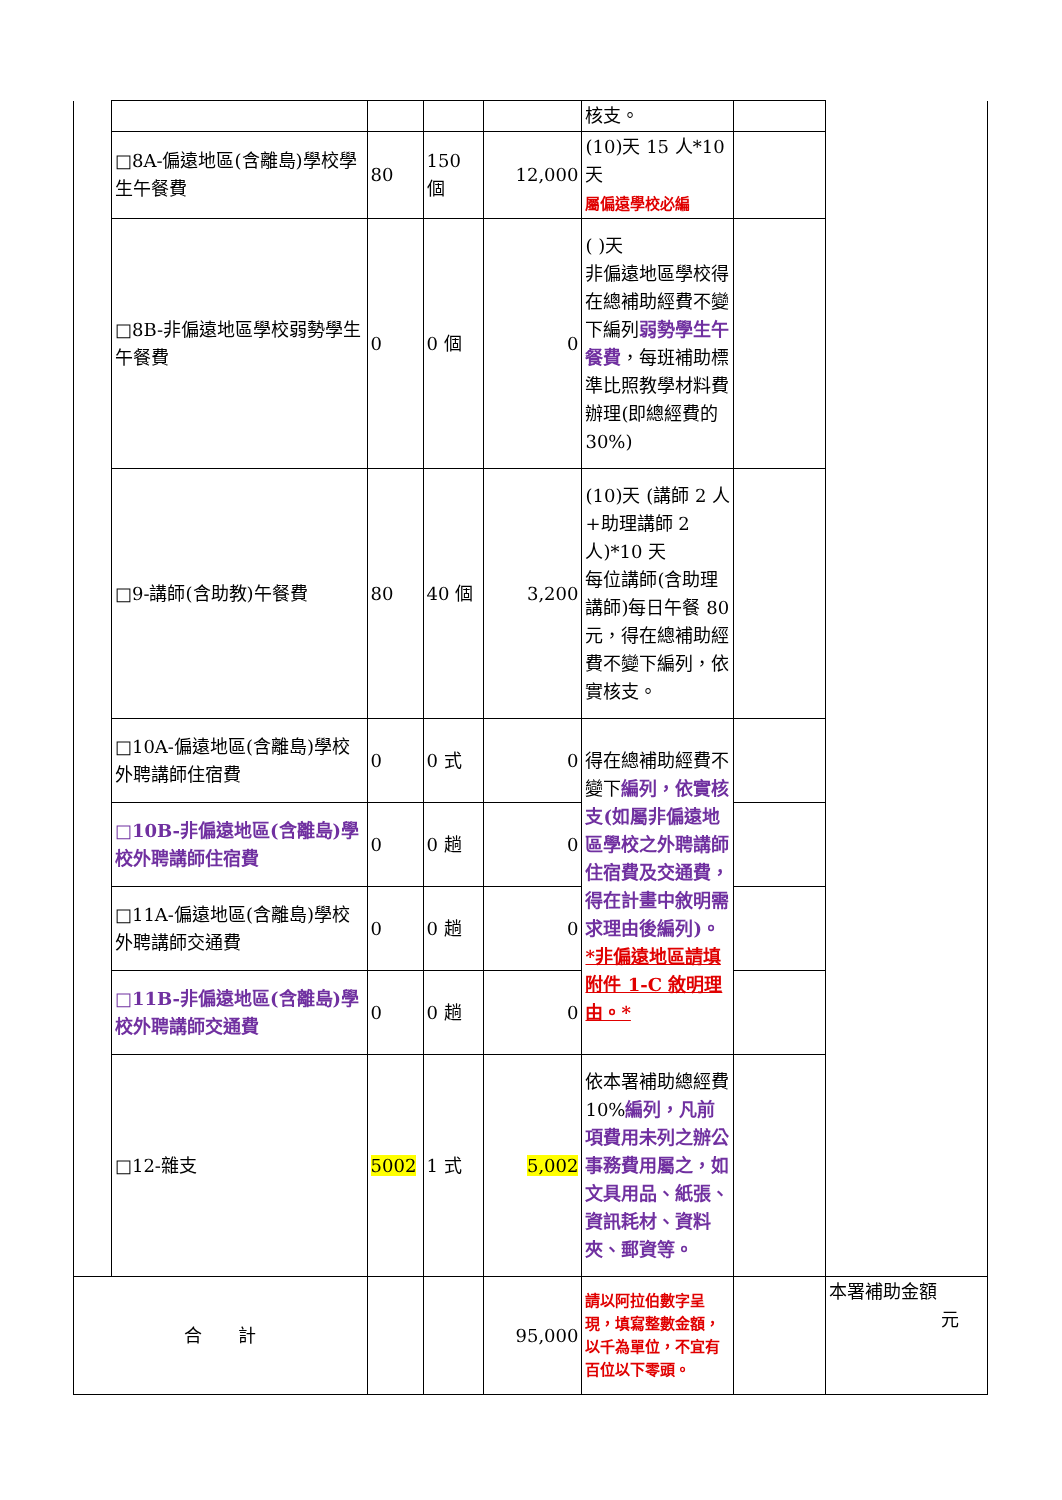| | | | | | 核支。 | | |
| | □8A-偏遠地區(含離島)學校學生午餐費 | 80 | 150 個 | 12,000 | (10)天 15 人*10 天 屬偏遠學校必編 | | |
| | □8B-非偏遠地區學校弱勢學生午餐費 | 0 | 0 個 | 0 | ( )天 非偏遠地區學校得在總補助經費不變下編列 弱勢學生午餐費 ，每班補助標準比照教學材料費辦理(即總經費的 30%) | | |
| | □9-講師(含助教)午餐費 | 80 | 40 個 | 3,200 | (10)天 (講師 2 人+助理講師 2 人)*10 天 每位講師(含助理講師)每日午餐 80 元，得在總補助經費不變下編列，依實核支。 | | |
| | □10A-偏遠地區(含離島)學校外聘講師住宿費 | 0 | 0 式 | 0 | 得在總補助經費不變下 編列，依實核支(如屬非偏遠地區學校之外聘講師住宿費及交通費，得在計畫中敘明需求理由後編列)。 *非偏遠地區請填附件 1-C 敘明理由。* | | |
| | □10B-非偏遠地區(含離島)學校外聘講師住宿費 | 0 | 0 趟 | 0 | | | |
| | □11A-偏遠地區(含離島)學校外聘講師交通費 | 0 | 0 趟 | 0 | | | |
| | □11B-非偏遠地區(含離島)學校外聘講師交通費 | 0 | 0 趟 | 0 | | | |
| | □12-雜支 | 5002 | 1 式 | 5,002 | 依本署補助總經費 10% 編列，凡前項費用未列之辦公事務費用屬之，如文具用品、紙張、資訊耗材、資料夾、郵資等。 | | |
| 合 計 | | | | 95,000 | 請以阿拉伯數字呈現，填寫整數金額，以千為單位，不宜有百位以下零頭。 | | 本署補助金額 元 |